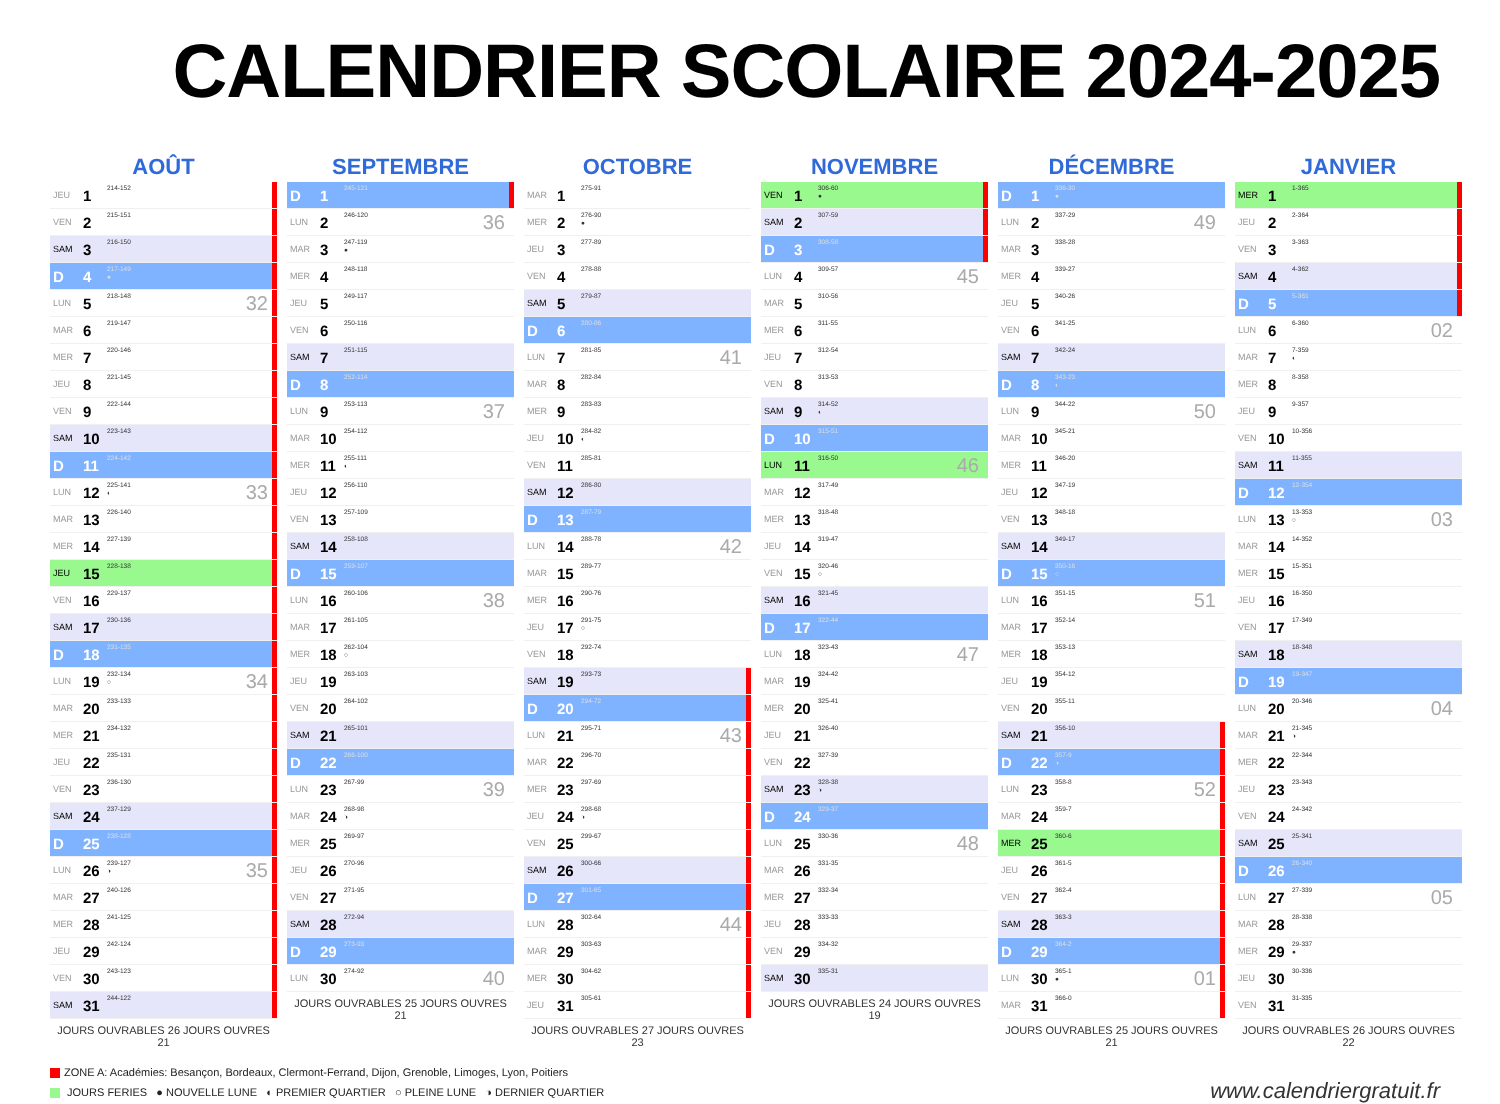CALENDRIER SCOLAIRE 2024-2025
AOÛT
| JEU | 1 | 214-152 | | |
| VEN | 2 | 215-151 | | |
| SAM | 3 | 216-150 | | |
| D | 4 | 217-149 ● | | |
| LUN | 5 | 218-148 | 32 | |
| MAR | 6 | 219-147 | | |
| MER | 7 | 220-146 | | |
| JEU | 8 | 221-145 | | |
| VEN | 9 | 222-144 | | |
| SAM | 10 | 223-143 | | |
| D | 11 | 224-142 | | |
| LUN | 12 | 225-141 ◐ | 33 | |
| MAR | 13 | 226-140 | | |
| MER | 14 | 227-139 | | |
| JEU | 15 | 228-138 | | |
| VEN | 16 | 229-137 | | |
| SAM | 17 | 230-136 | | |
| D | 18 | 231-135 | | |
| LUN | 19 | 232-134 ○ | 34 | |
| MAR | 20 | 233-133 | | |
| MER | 21 | 234-132 | | |
| JEU | 22 | 235-131 | | |
| VEN | 23 | 236-130 | | |
| SAM | 24 | 237-129 | | |
| D | 25 | 238-128 | | |
| LUN | 26 | 239-127 ◑ | 35 | |
| MAR | 27 | 240-126 | | |
| MER | 28 | 241-125 | | |
| JEU | 29 | 242-124 | | |
| VEN | 30 | 243-123 | | |
| SAM | 31 | 244-122 | | |
JOURS OUVRABLES 26 JOURS OUVRES 21
SEPTEMBRE
| D | 1 | 245-121 | | |
| LUN | 2 | 246-120 | 36 | |
| MAR | 3 | 247-119 ● | | |
| MER | 4 | 248-118 | | |
| JEU | 5 | 249-117 | | |
| VEN | 6 | 250-116 | | |
| SAM | 7 | 251-115 | | |
| D | 8 | 252-114 | | |
| LUN | 9 | 253-113 | 37 | |
| MAR | 10 | 254-112 | | |
| MER | 11 | 255-111 ◐ | | |
| JEU | 12 | 256-110 | | |
| VEN | 13 | 257-109 | | |
| SAM | 14 | 258-108 | | |
| D | 15 | 259-107 | | |
| LUN | 16 | 260-106 | 38 | |
| MAR | 17 | 261-105 | | |
| MER | 18 | 262-104 ○ | | |
| JEU | 19 | 263-103 | | |
| VEN | 20 | 264-102 | | |
| SAM | 21 | 265-101 | | |
| D | 22 | 266-100 | | |
| LUN | 23 | 267-99 | 39 | |
| MAR | 24 | 268-98 ◑ | | |
| MER | 25 | 269-97 | | |
| JEU | 26 | 270-96 | | |
| VEN | 27 | 271-95 | | |
| SAM | 28 | 272-94 | | |
| D | 29 | 273-93 | | |
| LUN | 30 | 274-92 | 40 | |
JOURS OUVRABLES 25 JOURS OUVRES 21
OCTOBRE
| MAR | 1 | 275-91 | | |
| MER | 2 | 276-90 ● | | |
| JEU | 3 | 277-89 | | |
| VEN | 4 | 278-88 | | |
| SAM | 5 | 279-87 | | |
| D | 6 | 280-86 | | |
| LUN | 7 | 281-85 | 41 | |
| MAR | 8 | 282-84 | | |
| MER | 9 | 283-83 | | |
| JEU | 10 | 284-82 ◐ | | |
| VEN | 11 | 285-81 | | |
| SAM | 12 | 286-80 | | |
| D | 13 | 287-79 | | |
| LUN | 14 | 288-78 | 42 | |
| MAR | 15 | 289-77 | | |
| MER | 16 | 290-76 | | |
| JEU | 17 | 291-75 ○ | | |
| VEN | 18 | 292-74 | | |
| SAM | 19 | 293-73 | | |
| D | 20 | 294-72 | | |
| LUN | 21 | 295-71 | 43 | |
| MAR | 22 | 296-70 | | |
| MER | 23 | 297-69 | | |
| JEU | 24 | 298-68 ◑ | | |
| VEN | 25 | 299-67 | | |
| SAM | 26 | 300-66 | | |
| D | 27 | 301-65 | | |
| LUN | 28 | 302-64 | 44 | |
| MAR | 29 | 303-63 | | |
| MER | 30 | 304-62 | | |
| JEU | 31 | 305-61 | | |
JOURS OUVRABLES 27 JOURS OUVRES 23
NOVEMBRE
| VEN | 1 | 306-60 ● | | |
| SAM | 2 | 307-59 | | |
| D | 3 | 308-58 | | |
| LUN | 4 | 309-57 | 45 | |
| MAR | 5 | 310-56 | | |
| MER | 6 | 311-55 | | |
| JEU | 7 | 312-54 | | |
| VEN | 8 | 313-53 | | |
| SAM | 9 | 314-52 ◐ | | |
| D | 10 | 315-51 | | |
| LUN | 11 | 316-50 | 46 | |
| MAR | 12 | 317-49 | | |
| MER | 13 | 318-48 | | |
| JEU | 14 | 319-47 | | |
| VEN | 15 | 320-46 ○ | | |
| SAM | 16 | 321-45 | | |
| D | 17 | 322-44 | | |
| LUN | 18 | 323-43 | 47 | |
| MAR | 19 | 324-42 | | |
| MER | 20 | 325-41 | | |
| JEU | 21 | 326-40 | | |
| VEN | 22 | 327-39 | | |
| SAM | 23 | 328-38 ◑ | | |
| D | 24 | 329-37 | | |
| LUN | 25 | 330-36 | 48 | |
| MAR | 26 | 331-35 | | |
| MER | 27 | 332-34 | | |
| JEU | 28 | 333-33 | | |
| VEN | 29 | 334-32 | | |
| SAM | 30 | 335-31 | | |
JOURS OUVRABLES 24 JOURS OUVRES 19
DÉCEMBRE
| D | 1 | 336-30 ● | | |
| LUN | 2 | 337-29 | 49 | |
| MAR | 3 | 338-28 | | |
| MER | 4 | 339-27 | | |
| JEU | 5 | 340-26 | | |
| VEN | 6 | 341-25 | | |
| SAM | 7 | 342-24 | | |
| D | 8 | 343-23 ◐ | | |
| LUN | 9 | 344-22 | 50 | |
| MAR | 10 | 345-21 | | |
| MER | 11 | 346-20 | | |
| JEU | 12 | 347-19 | | |
| VEN | 13 | 348-18 | | |
| SAM | 14 | 349-17 | | |
| D | 15 | 350-16 ○ | | |
| LUN | 16 | 351-15 | 51 | |
| MAR | 17 | 352-14 | | |
| MER | 18 | 353-13 | | |
| JEU | 19 | 354-12 | | |
| VEN | 20 | 355-11 | | |
| SAM | 21 | 356-10 | | |
| D | 22 | 357-9 ◑ | | |
| LUN | 23 | 358-8 | 52 | |
| MAR | 24 | 359-7 | | |
| MER | 25 | 360-6 | | |
| JEU | 26 | 361-5 | | |
| VEN | 27 | 362-4 | | |
| SAM | 28 | 363-3 | | |
| D | 29 | 364-2 | | |
| LUN | 30 | 365-1 ● | 01 | |
| MAR | 31 | 366-0 | | |
JOURS OUVRABLES 25 JOURS OUVRES 21
JANVIER
| MER | 1 | 1-365 | | |
| JEU | 2 | 2-364 | | |
| VEN | 3 | 3-363 | | |
| SAM | 4 | 4-362 | | |
| D | 5 | 5-361 | | |
| LUN | 6 | 6-360 | 02 | |
| MAR | 7 | 7-359 ◐ | | |
| MER | 8 | 8-358 | | |
| JEU | 9 | 9-357 | | |
| VEN | 10 | 10-356 | | |
| SAM | 11 | 11-355 | | |
| D | 12 | 12-354 | | |
| LUN | 13 | 13-353 ○ | 03 | |
| MAR | 14 | 14-352 | | |
| MER | 15 | 15-351 | | |
| JEU | 16 | 16-350 | | |
| VEN | 17 | 17-349 | | |
| SAM | 18 | 18-348 | | |
| D | 19 | 19-347 | | |
| LUN | 20 | 20-346 | 04 | |
| MAR | 21 | 21-345 ◑ | | |
| MER | 22 | 22-344 | | |
| JEU | 23 | 23-343 | | |
| VEN | 24 | 24-342 | | |
| SAM | 25 | 25-341 | | |
| D | 26 | 26-340 | | |
| LUN | 27 | 27-339 | 05 | |
| MAR | 28 | 28-338 | | |
| MER | 29 | 29-337 ● | | |
| JEU | 30 | 30-336 | | |
| VEN | 31 | 31-335 | | |
JOURS OUVRABLES 26 JOURS OUVRES 22
ZONE A: Académies: Besançon, Bordeaux, Clermont-Ferrand, Dijon, Grenoble, Limoges, Lyon, Poitiers
JOURS FERIES ● NOUVELLE LUNE ◐ PREMIER QUARTIER ○ PLEINE LUNE ◑ DERNIER QUARTIER
www.calendriergratuit.fr